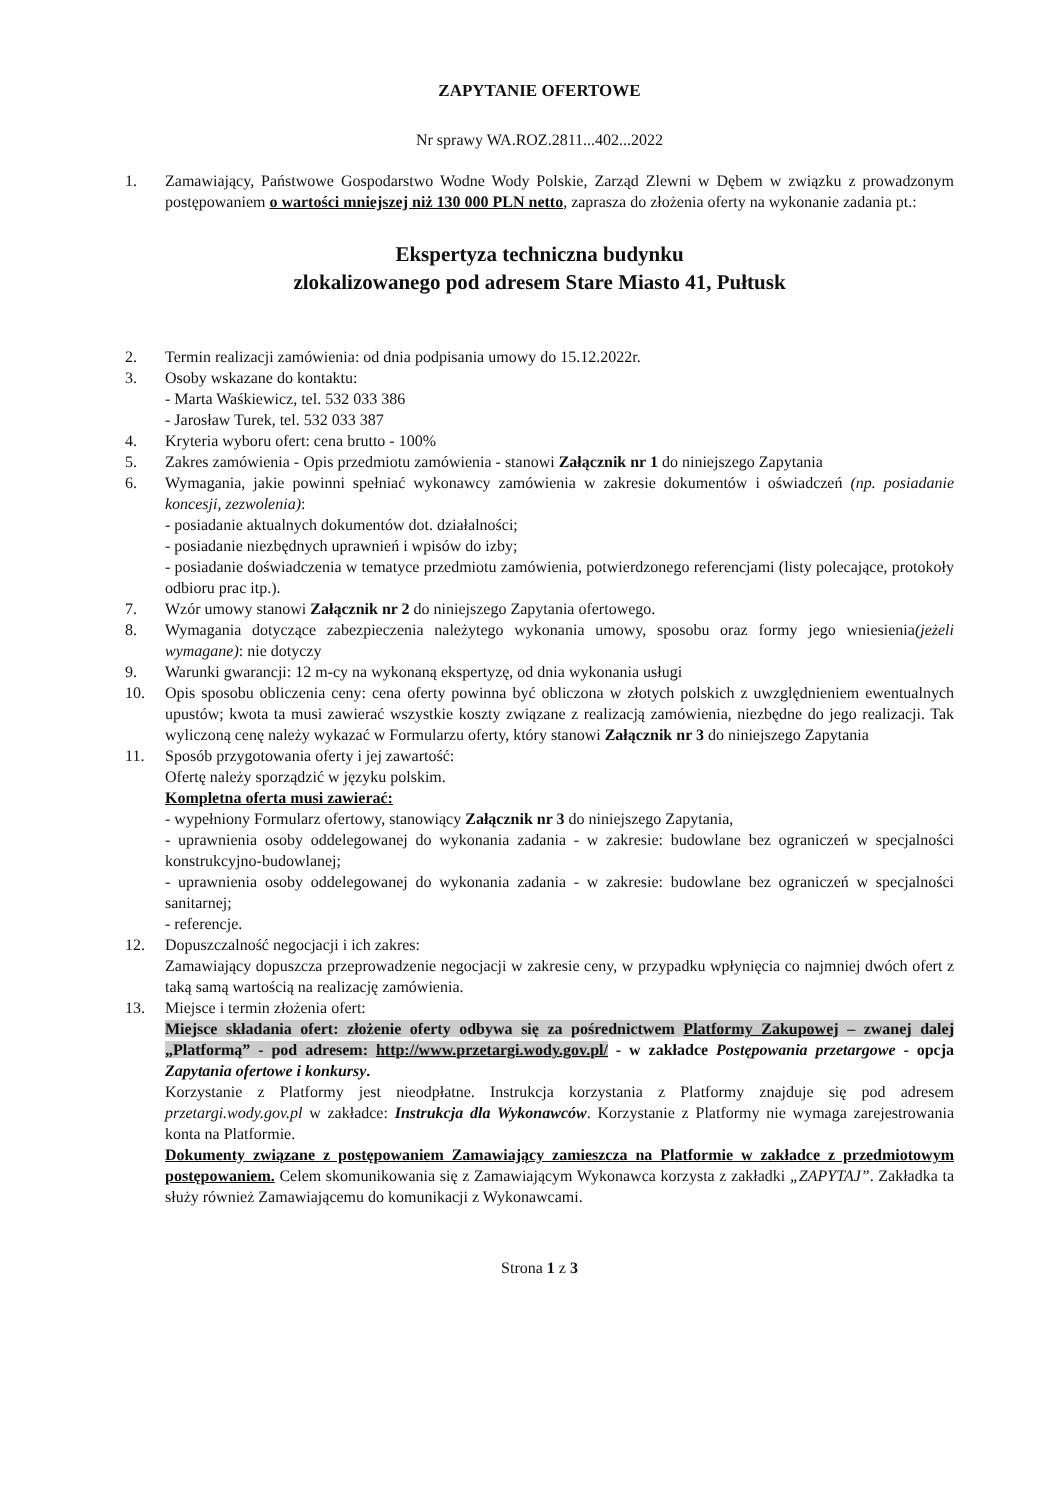ZAPYTANIE OFERTOWE
Nr sprawy WA.ROZ.2811...402...2022
1. Zamawiający, Państwowe Gospodarstwo Wodne Wody Polskie, Zarząd Zlewni w Dębem w związku z prowadzonym postępowaniem o wartości mniejszej niż 130 000 PLN netto, zaprasza do złożenia oferty na wykonanie zadania pt.:
Ekspertyza techniczna budynku
zlokalizowanego pod adresem Stare Miasto 41, Pułtusk
2. Termin realizacji zamówienia: od dnia podpisania umowy do 15.12.2022r.
3. Osoby wskazane do kontaktu:
- Marta Waśkiewicz, tel. 532 033 386
- Jarosław Turek, tel. 532 033 387
4. Kryteria wyboru ofert: cena brutto - 100%
5. Zakres zamówienia - Opis przedmiotu zamówienia - stanowi Załącznik nr 1 do niniejszego Zapytania
6. Wymagania, jakie powinni spełniać wykonawcy zamówienia w zakresie dokumentów i oświadczeń (np. posiadanie koncesji, zezwolenia):
- posiadanie aktualnych dokumentów dot. działalności;
- posiadanie niezbędnych uprawnień i wpisów do izby;
- posiadanie doświadczenia w tematyce przedmiotu zamówienia, potwierdzonego referencjami (listy polecające, protokoły odbioru prac itp.).
7. Wzór umowy stanowi Załącznik nr 2 do niniejszego Zapytania ofertowego.
8. Wymagania dotyczące zabezpieczenia należytego wykonania umowy, sposobu oraz formy jego wniesienia(jeżeli wymagane): nie dotyczy
9. Warunki gwarancji: 12 m-cy na wykonaną ekspertyzę, od dnia wykonania usługi
10. Opis sposobu obliczenia ceny: cena oferty powinna być obliczona w złotych polskich z uwzględnieniem ewentualnych upustów; kwota ta musi zawierać wszystkie koszty związane z realizacją zamówienia, niezbędne do jego realizacji. Tak wyliczoną cenę należy wykazać w Formularzu oferty, który stanowi Załącznik nr 3 do niniejszego Zapytania
11. Sposób przygotowania oferty i jej zawartość:
Ofertę należy sporządzić w języku polskim.
Kompletna oferta musi zawierać:
- wypełniony Formularz ofertowy, stanowiący Załącznik nr 3 do niniejszego Zapytania,
- uprawnienia osoby oddelegowanej do wykonania zadania - w zakresie: budowlane bez ograniczeń w specjalności konstrukcyjno-budowlanej;
- uprawnienia osoby oddelegowanej do wykonania zadania - w zakresie: budowlane bez ograniczeń w specjalności sanitarnej;
- referencje.
12. Dopuszczalność negocjacji i ich zakres:
Zamawiający dopuszcza przeprowadzenie negocjacji w zakresie ceny, w przypadku wpłynięcia co najmniej dwóch ofert z taką samą wartością na realizację zamówienia.
13. Miejsce i termin złożenia ofert:
Miejsce składania ofert: złożenie oferty odbywa się za pośrednictwem Platformy Zakupowej – zwanej dalej „Platformą” - pod adresem: http://www.przetargi.wody.gov.pl/ - w zakładce Postępowania przetargowe - opcja Zapytania ofertowe i konkursy.
Korzystanie z Platformy jest nieodpłatne. Instrukcja korzystania z Platformy znajduje się pod adresem przetargi.wody.gov.pl w zakładce: Instrukcja dla Wykonawców. Korzystanie z Platformy nie wymaga zarejestrowania konta na Platformie.
Dokumenty związane z postępowaniem Zamawiający zamieszcza na Platformie w zakładce z przedmiotowym postępowaniem. Celem skomunikowania się z Zamawiającym Wykonawca korzysta z zakładki „ZAPYTAJ”. Zakładka ta służy również Zamawiającemu do komunikacji z Wykonawcami.
Strona 1 z 3